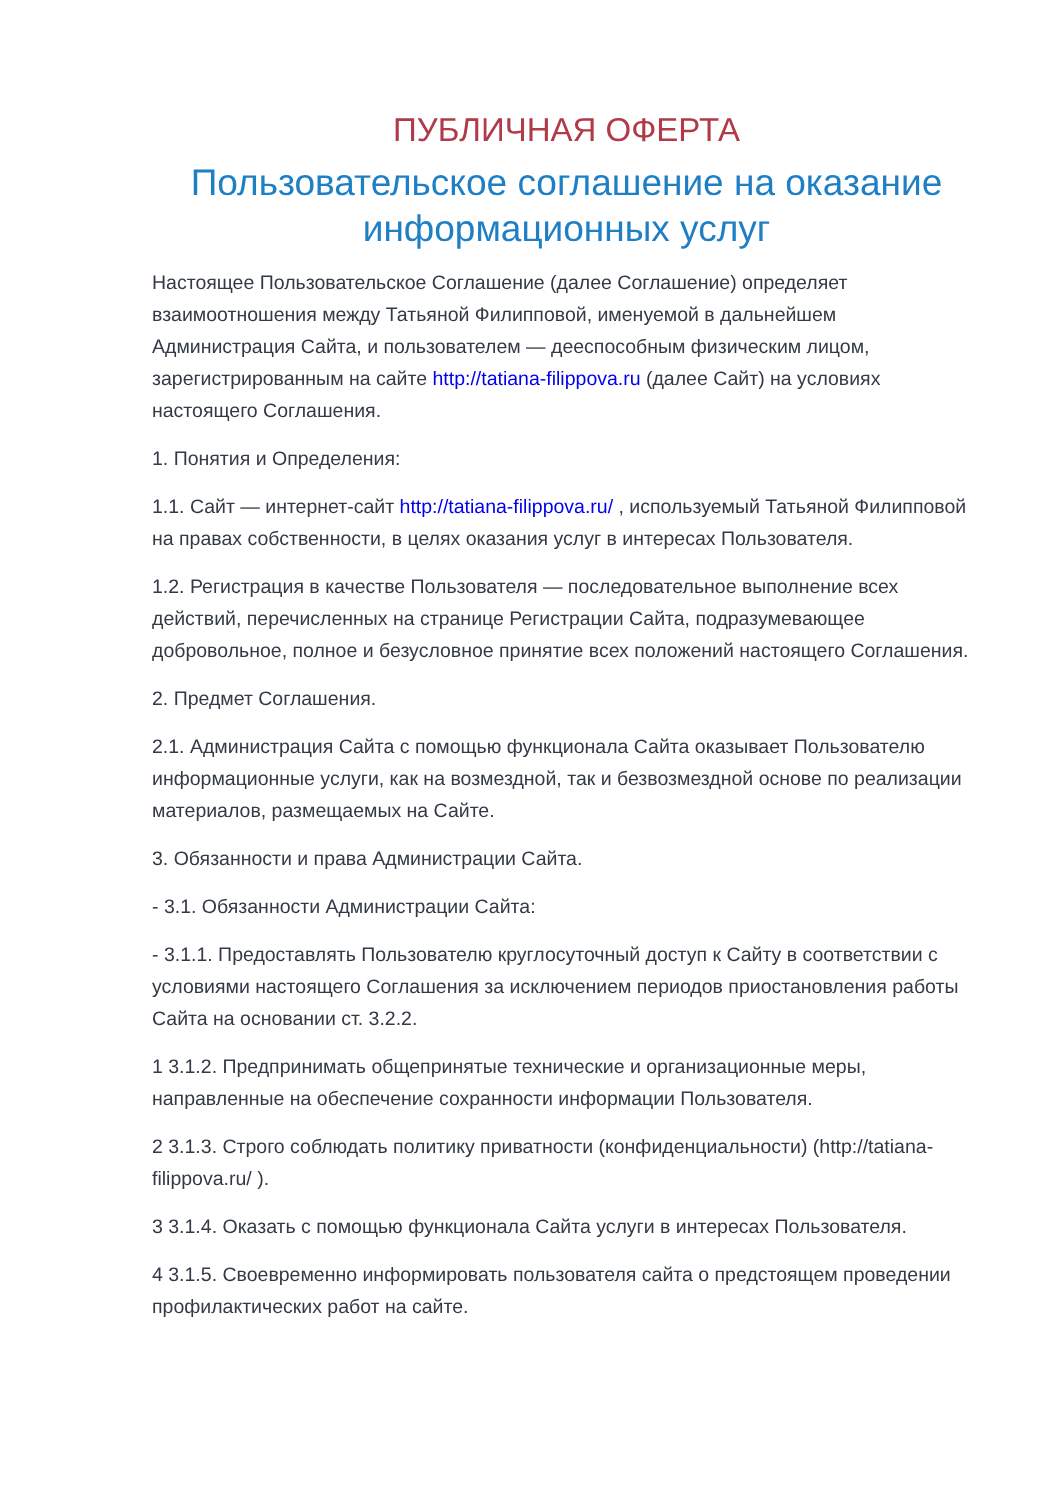ПУБЛИЧНАЯ ОФЕРТА
Пользовательское соглашение на оказание информационных услуг
Настоящее Пользовательское Соглашение (далее Соглашение) определяет взаимоотношения между Татьяной Филипповой, именуемой в дальнейшем Администрация Сайта, и пользователем — дееспособным физическим лицом, зарегистрированным на сайте http://tatiana-filippova.ru (далее Сайт) на условиях настоящего Соглашения.
1. Понятия и Определения:
1.1. Сайт — интернет-сайт http://tatiana-filippova.ru/ , используемый Татьяной Филипповой на правах собственности, в целях оказания услуг в интересах Пользователя.
1.2. Регистрация в качестве Пользователя — последовательное выполнение всех действий, перечисленных на странице Регистрации Сайта, подразумевающее добровольное, полное и безусловное принятие всех положений настоящего Соглашения.
2. Предмет Соглашения.
2.1. Администрация Сайта с помощью функционала Сайта оказывает Пользователю информационные услуги, как на возмездной, так и безвозмездной основе по реализации материалов, размещаемых на Сайте.
3. Обязанности и права Администрации Сайта.
- 3.1. Обязанности Администрации Сайта:
- 3.1.1. Предоставлять Пользователю круглосуточный доступ к Сайту в соответствии с условиями настоящего Соглашения за исключением периодов приостановления работы Сайта на основании ст. 3.2.2.
1 3.1.2. Предпринимать общепринятые технические и организационные меры, направленные на обеспечение сохранности информации Пользователя.
2 3.1.3. Строго соблюдать политику приватности (конфиденциальности) (http://tatiana-filippova.ru/ ).
3 3.1.4. Оказать с помощью функционала Сайта услуги в интересах Пользователя.
4 3.1.5. Своевременно информировать пользователя сайта о предстоящем проведении профилактических работ на сайте.